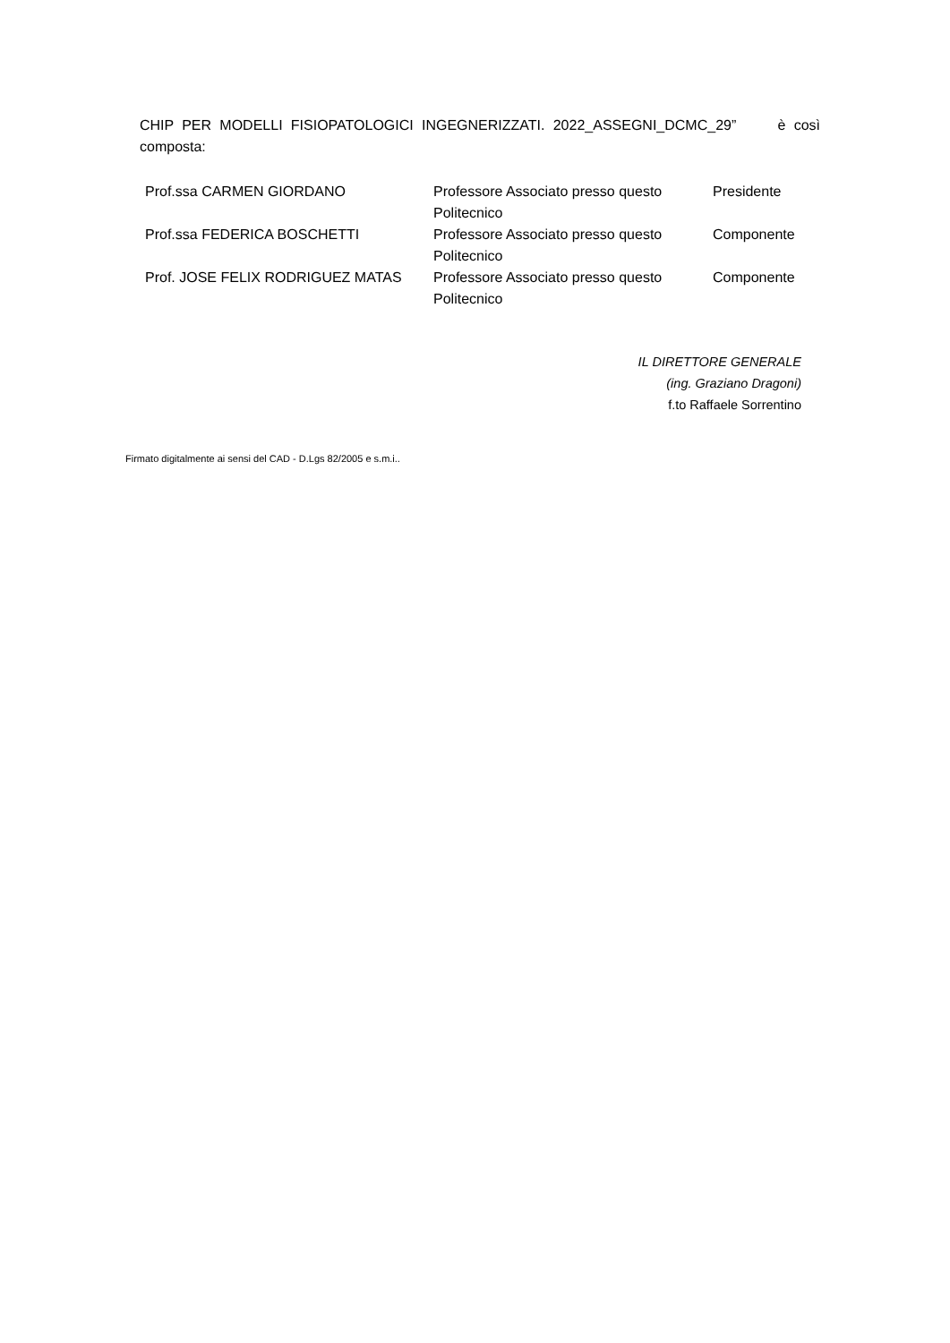CHIP PER MODELLI FISIOPATOLOGICI INGEGNERIZZATI. 2022_ASSEGNI_DCMC_29” è così composta:
| Prof.ssa CARMEN GIORDANO | Professore Associato presso questo Politecnico | Presidente |
| Prof.ssa FEDERICA BOSCHETTI | Professore Associato presso questo Politecnico | Componente |
| Prof. JOSE FELIX RODRIGUEZ MATAS | Professore Associato presso questo Politecnico | Componente |
IL DIRETTORE GENERALE
(ing. Graziano Dragoni)
f.to Raffaele Sorrentino
Firmato digitalmente ai sensi del CAD - D.Lgs 82/2005 e s.m.i..